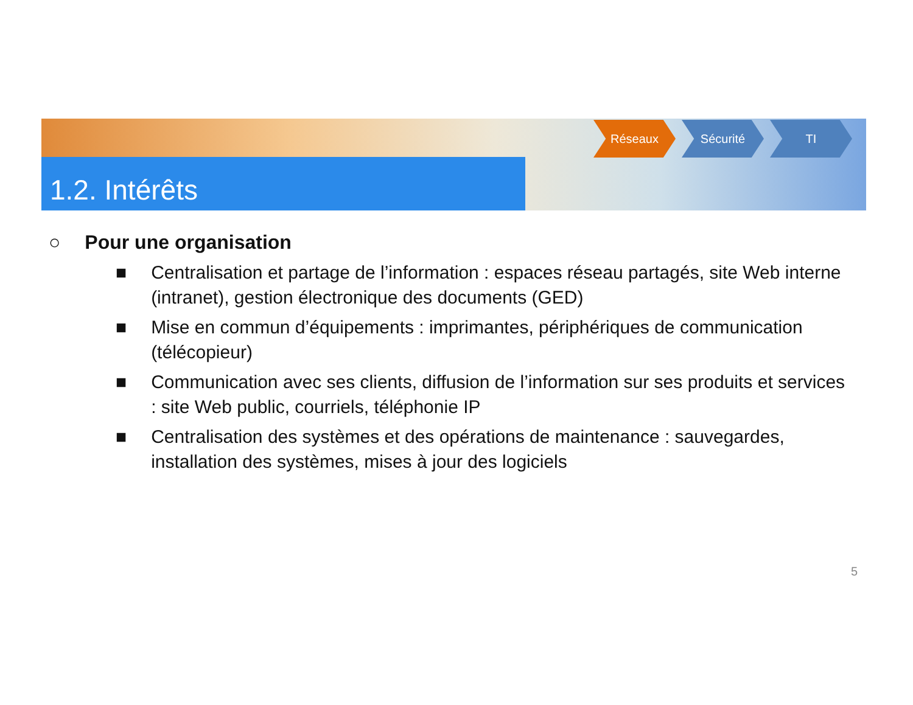1.2. Intérêts
Réseaux Sécurité TI
○ Pour une organisation
■ Centralisation et partage de l’information : espaces réseau partagés, site Web interne (intranet), gestion électronique des documents (GED)
■ Mise en commun d’équipements : imprimantes, périphériques de communication (télécopieur)
■ Communication avec ses clients, diffusion de l’information sur ses produits et services : site Web public, courriels, téléphonie IP
■ Centralisation des systèmes et des opérations de maintenance : sauvegardes, installation des systèmes, mises à jour des logiciels
5